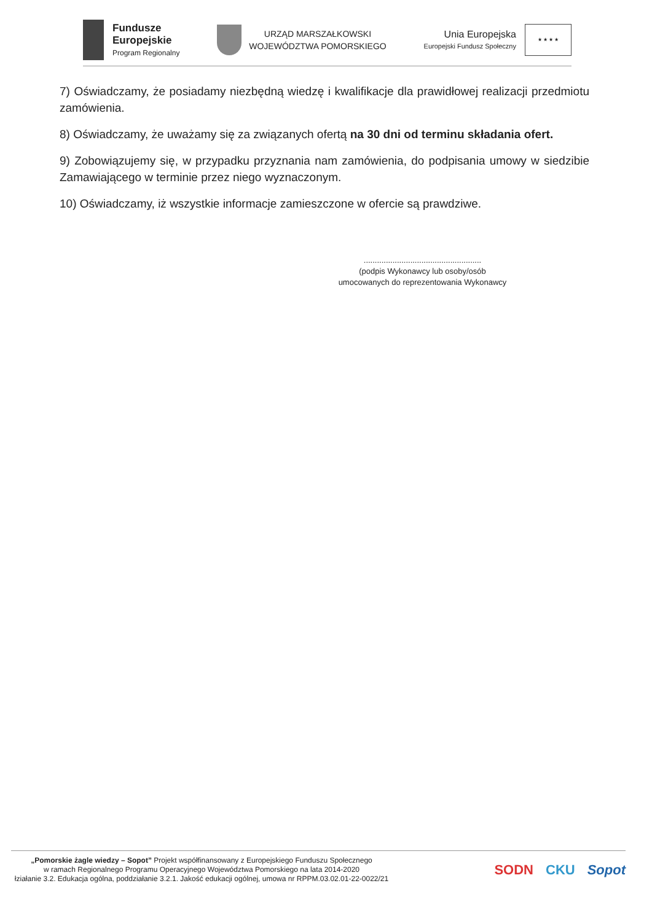Fundusze
Europejskie
Program Regionalny
URZĄD MARSZAŁKOWSKI
WOJEWÓDZTWA POMORSKIEGO
Unia Europejska
Europejski Fundusz Społeczny
★ ★ ★ ★
7) Oświadczamy, że posiadamy niezbędną wiedzę i kwalifikacje dla prawidłowej realizacji przedmiotu zamówienia.
8) Oświadczamy, że uważamy się za związanych ofertą na 30 dni od terminu składania ofert.
9) Zobowiązujemy się, w przypadku przyznania nam zamówienia, do podpisania umowy w siedzibie Zamawiającego w terminie przez niego wyznaczonym.
10) Oświadczamy, iż wszystkie informacje zamieszczone w ofercie są prawdziwe.
.....................................................
(podpis Wykonawcy lub osoby/osób
umocowanych do reprezentowania Wykonawcy
„Pomorskie żagle wiedzy – Sopot” Projekt współfinansowany z Europejskiego Funduszu Społecznego
w ramach Regionalnego Programu Operacyjnego Województwa Pomorskiego na lata 2014-2020
łziałanie 3.2. Edukacja ogólna, poddziałanie 3.2.1. Jakość edukacji ogólnej, umowa nr RPPM.03.02.01-22-0022/21
SODN CKU Sopot